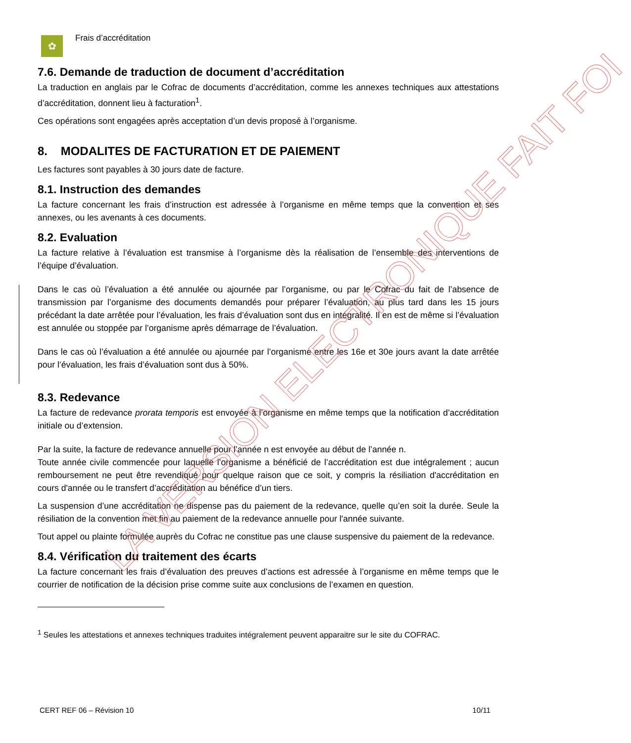✿
Frais d’accréditation
7.6. Demande de traduction de document d’accréditation
La traduction en anglais par le Cofrac de documents d’accréditation, comme les annexes techniques aux attestations d’accréditation, donnent lieu à facturation<sup>1</sup>.
Ces opérations sont engagées après acceptation d’un devis proposé à l’organisme.
8. MODALITES DE FACTURATION ET DE PAIEMENT
Les factures sont payables à 30 jours date de facture.
8.1. Instruction des demandes
La facture concernant les frais d’instruction est adressée à l’organisme en même temps que la convention et ses annexes, ou les avenants à ces documents.
8.2. Evaluation
La facture relative à l’évaluation est transmise à l’organisme dès la réalisation de l’ensemble des interventions de l’équipe d’évaluation.
Dans le cas où l’évaluation a été annulée ou ajournée par l’organisme, ou par le Cofrac du fait de l’absence de transmission par l’organisme des documents demandés pour préparer l’évaluation, au plus tard dans les 15 jours précédant la date arrêtée pour l’évaluation, les frais d’évaluation sont dus en intégralité. Il en est de même si l’évaluation est annulée ou stoppée par l’organisme après démarrage de l’évaluation.
Dans le cas où l’évaluation a été annulée ou ajournée par l’organisme entre les 16e et 30e jours avant la date arrêtée pour l’évaluation, les frais d’évaluation sont dus à 50%.
8.3. Redevance
La facture de redevance prorata temporis est envoyée à l’organisme en même temps que la notification d’accréditation initiale ou d’extension.
Par la suite, la facture de redevance annuelle pour l’année n est envoyée au début de l’année n.
Toute année civile commencée pour laquelle l’organisme a bénéficié de l’accréditation est due intégralement ; aucun remboursement ne peut être revendiqué pour quelque raison que ce soit, y compris la résiliation d'accréditation en cours d'année ou le transfert d’accréditation au bénéfice d’un tiers.
La suspension d’une accréditation ne dispense pas du paiement de la redevance, quelle qu’en soit la durée. Seule la résiliation de la convention met fin au paiement de la redevance annuelle pour l'année suivante.
Tout appel ou plainte formulée auprès du Cofrac ne constitue pas une clause suspensive du paiement de la redevance.
8.4. Vérification du traitement des écarts
La facture concernant les frais d’évaluation des preuves d’actions est adressée à l’organisme en même temps que le courrier de notification de la décision prise comme suite aux conclusions de l’examen en question.
<sup>1</sup> Seules les attestations et annexes techniques traduites intégralement peuvent apparaitre sur le site du COFRAC.
CERT REF 06 – Révision 10 10/11
LA VERSION ELECTRONIQUE FAIT FOI